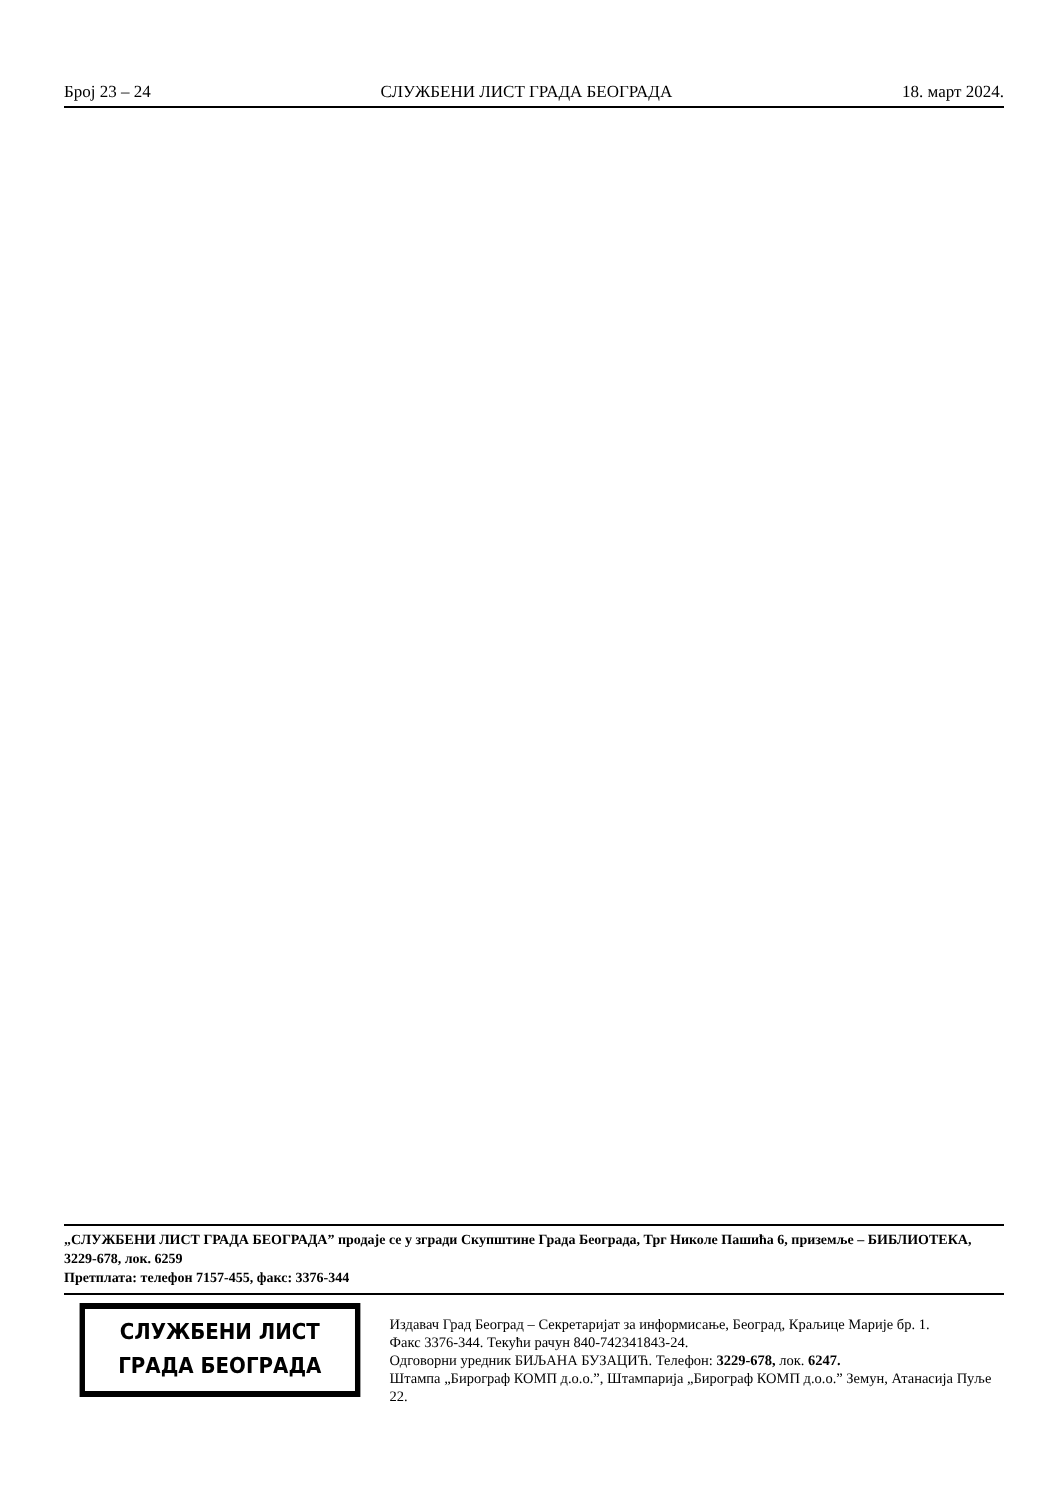Број 23 – 24 СЛУЖБЕНИ ЛИСТ ГРАДА БЕОГРАДА 18. март 2024.
„СЛУЖБЕНИ ЛИСТ ГРАДА БЕОГРАДА” продаје се у згради Скупштине Града Београда, Трг Николе Пашића 6, приземље – БИБЛИОТЕКА, 3229-678, лок. 6259
Претплата: телефон 7157-455, факс: 3376-344
СЛУЖБЕНИ ЛИСТ
ГРАДА БЕОГРАДА
Издавач Град Београд – Секретаријат за информисање, Београд, Краљице Марије бр. 1.
Факс 3376-344. Текући рачун 840-742341843-24.
Одговорни уредник БИЉАНА БУЗАЦИЋ. Телефон: 3229-678, лок. 6247.
Штампа „Бирограф КОМП д.о.о.”, Штампарија „Бирограф КОМП д.о.о.” Земун, Атанасија Пуље 22.